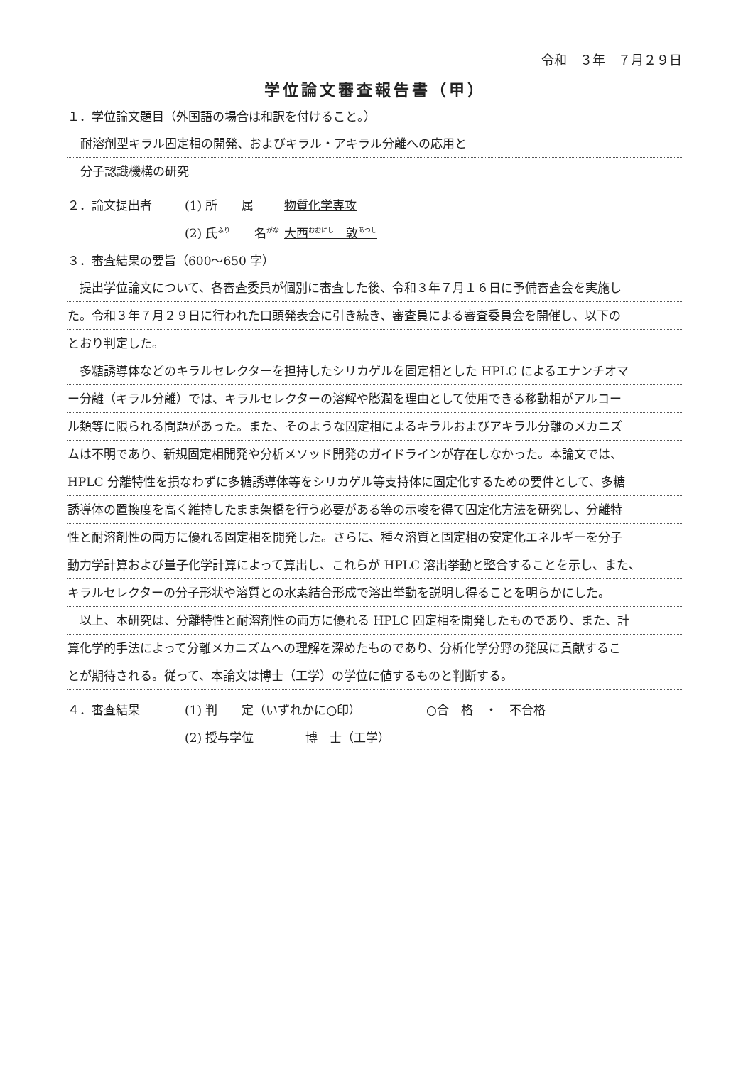令和　３年　７月２９日
学位論文審査報告書（甲）
１．学位論文題目（外国語の場合は和訳を付けること。）
耐溶剤型キラル固定相の開発、およびキラル・アキラル分離への応用と
分子認識機構の研究
２．論文提出者 (1) 所　　属 物質化学専攻
(2) 氏<sup>ふり</sup>　　名<sup>がな</sup> 大西<sup>おおにし</sup>　敦<sup>あつし</sup>
３．審査結果の要旨（600～650 字）
　提出学位論文について、各審査委員が個別に審査した後、令和３年７月１６日に予備審査会を実施し
た。令和３年７月２９日に行われた口頭発表会に引き続き、審査員による審査委員会を開催し、以下の
とおり判定した。
　多糖誘導体などのキラルセレクターを担持したシリカゲルを固定相とした HPLC によるエナンチオマ
ー分離（キラル分離）では、キラルセレクターの溶解や膨潤を理由として使用できる移動相がアルコー
ル類等に限られる問題があった。また、そのような固定相によるキラルおよびアキラル分離のメカニズ
ムは不明であり、新規固定相開発や分析メソッド開発のガイドラインが存在しなかった。本論文では、
HPLC 分離特性を損なわずに多糖誘導体等をシリカゲル等支持体に固定化するための要件として、多糖
誘導体の置換度を高く維持したまま架橋を行う必要がある等の示唆を得て固定化方法を研究し、分離特
性と耐溶剤性の両方に優れる固定相を開発した。さらに、種々溶質と固定相の安定化エネルギーを分子
動力学計算および量子化学計算によって算出し、これらが HPLC 溶出挙動と整合することを示し、また、
キラルセレクターの分子形状や溶質との水素結合形成で溶出挙動を説明し得ることを明らかにした。
　以上、本研究は、分離特性と耐溶剤性の両方に優れる HPLC 固定相を開発したものであり、また、計
算化学的手法によって分離メカニズムへの理解を深めたものであり、分析化学分野の発展に貢献するこ
とが期待される。従って、本論文は博士（工学）の学位に値するものと判断する。
４．審査結果 (1) 判　　定（いずれかに○印） ○合　格　・　不合格
(2) 授与学位 博　士（工学）